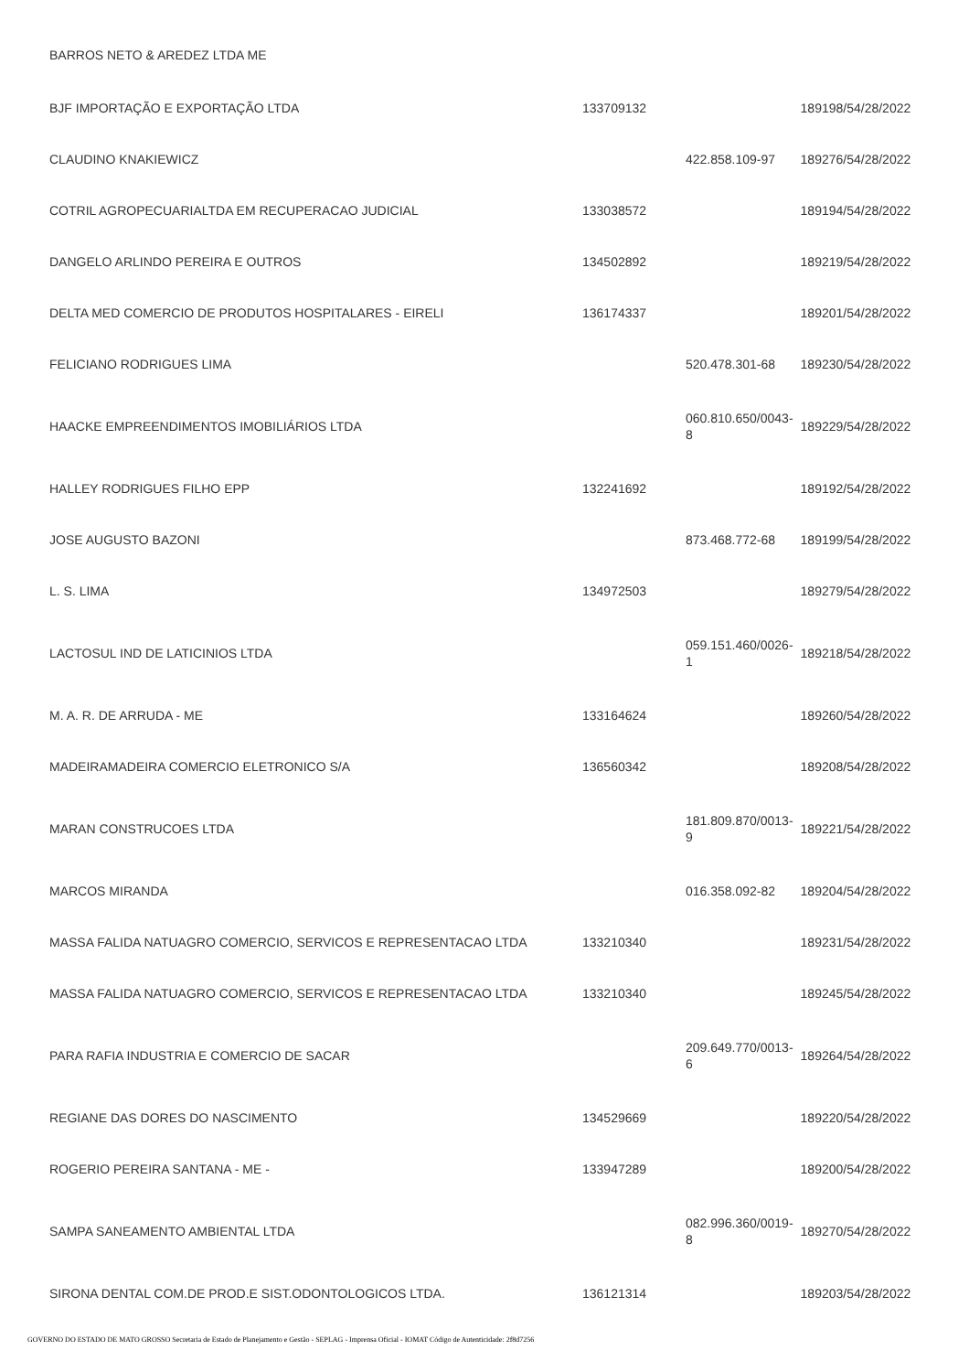| BARROS NETO & AREDEZ LTDA ME | | | |
| BJF IMPORTAÇÃO E EXPORTAÇÃO LTDA | 133709132 | | 189198/54/28/2022 |
| CLAUDINO KNAKIEWICZ | | 422.858.109-97 | 189276/54/28/2022 |
| COTRIL AGROPECUARIALTDA EM RECUPERACAO JUDICIAL | 133038572 | | 189194/54/28/2022 |
| DANGELO ARLINDO PEREIRA E OUTROS | 134502892 | | 189219/54/28/2022 |
| DELTA MED COMERCIO DE PRODUTOS HOSPITALARES - EIRELI | 136174337 | | 189201/54/28/2022 |
| FELICIANO RODRIGUES LIMA | | 520.478.301-68 | 189230/54/28/2022 |
| HAACKE EMPREENDIMENTOS IMOBILIÁRIOS LTDA | | 060.810.650/0043-8 | 189229/54/28/2022 |
| HALLEY RODRIGUES FILHO EPP | 132241692 | | 189192/54/28/2022 |
| JOSE AUGUSTO BAZONI | | 873.468.772-68 | 189199/54/28/2022 |
| L. S. LIMA | 134972503 | | 189279/54/28/2022 |
| LACTOSUL IND DE LATICINIOS LTDA | | 059.151.460/0026-1 | 189218/54/28/2022 |
| M. A. R. DE ARRUDA - ME | 133164624 | | 189260/54/28/2022 |
| MADEIRAMADEIRA COMERCIO ELETRONICO S/A | 136560342 | | 189208/54/28/2022 |
| MARAN CONSTRUCOES LTDA | | 181.809.870/0013-9 | 189221/54/28/2022 |
| MARCOS MIRANDA | | 016.358.092-82 | 189204/54/28/2022 |
| MASSA FALIDA NATUAGRO COMERCIO, SERVICOS E REPRESENTACAO LTDA | 133210340 | | 189231/54/28/2022 |
| MASSA FALIDA NATUAGRO COMERCIO, SERVICOS E REPRESENTACAO LTDA | 133210340 | | 189245/54/28/2022 |
| PARA RAFIA INDUSTRIA E COMERCIO DE SACAR | | 209.649.770/0013-6 | 189264/54/28/2022 |
| REGIANE DAS DORES DO NASCIMENTO | 134529669 | | 189220/54/28/2022 |
| ROGERIO PEREIRA SANTANA - ME - | 133947289 | | 189200/54/28/2022 |
| SAMPA SANEAMENTO AMBIENTAL LTDA | | 082.996.360/0019-8 | 189270/54/28/2022 |
| SIRONA DENTAL COM.DE PROD.E SIST.ODONTOLOGICOS LTDA. | 136121314 | | 189203/54/28/2022 |
GOVERNO DO ESTADO DE MATO GROSSO Secretaria de Estado de Planejamento e Gestão - SEPLAG - Imprensa Oficial - IOMAT Código de Autenticidade: 2f8d7256